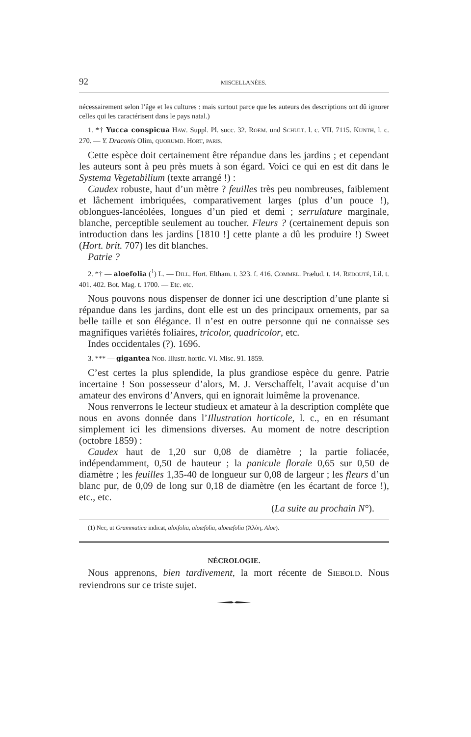92 MISCELLANÉES.
nécessairement selon l’âge et les cultures : mais surtout parce que les auteurs des descriptions ont dû ignorer celles qui les caractérisent dans le pays natal.)
1. *† Yucca conspicua HAW. Suppl. Pl. succ. 32. ROEM. und SCHULT. l. c. VII. 7115. KUNTH, l. c. 270. — Y. Draconis Olim, QUORUMD. HORT, PARIS.
Cette espèce doit certainement être répandue dans les jardins ; et cependant les auteurs sont à peu près muets à son égard. Voici ce qui en est dit dans le Systema Vegetabilium (texte arrangé !) :
Caudex robuste, haut d’un mètre ? feuilles très peu nombreuses, faiblement et lâchement imbriquées, comparativement larges (plus d’un pouce !), oblongues-lancéolées, longues d’un pied et demi ; serrulature marginale, blanche, perceptible seulement au toucher. Fleurs ? (certainement depuis son introduction dans les jardins [1810 !] cette plante a dû les produire !) Sweet (Hort. brit. 707) les dit blanches.
Patrie ?
2. *† — aloefolia (<sup>1</sup>) L. — DILL. Hort. Eltham. t. 323. f. 416. COMMEL. Prælud. t. 14. REDOUTÉ, Lil. t. 401. 402. Bot. Mag. t. 1700. — Etc. etc.
Nous pouvons nous dispenser de donner ici une description d’une plante si répandue dans les jardins, dont elle est un des principaux ornements, par sa belle taille et son élégance. Il n’est en outre personne qui ne connaisse ses magnifiques variétés foliaires, tricolor, quadricolor, etc.
Indes occidentales (?). 1696.
3. *** — gigantea NOB. Illustr. hortic. VI. Misc. 91. 1859.
C’est certes la plus splendide, la plus grandiose espèce du genre. Patrie incertaine ! Son possesseur d’alors, M. J. Verschaffelt, l’avait acquise d’un amateur des environs d’Anvers, qui en ignorait luimême la provenance.
Nous renverrons le lecteur studieux et amateur à la description complète que nous en avons donnée dans l’Illustration horticole, l. c., en en résumant simplement ici les dimensions diverses. Au moment de notre description (octobre 1859) :
Caudex haut de 1,20 sur 0,08 de diamètre ; la partie foliacée, indépendamment, 0,50 de hauteur ; la panicule florale 0,65 sur 0,50 de diamètre ; les feuilles 1,35-40 de longueur sur 0,08 de largeur ; les fleurs d’un blanc pur, de 0,09 de long sur 0,18 de diamètre (en les écartant de force !), etc., etc.
(La suite au prochain N°).
(1) Nec, ut Grammatica indicat, aloifolia, aloæfolia, aloeæfolia (Ἀλόη, Aloe).
NÉCROLOGIE.
Nous apprenons, bien tardivement, la mort récente de SIEBOLD. Nous reviendrons sur ce triste sujet.